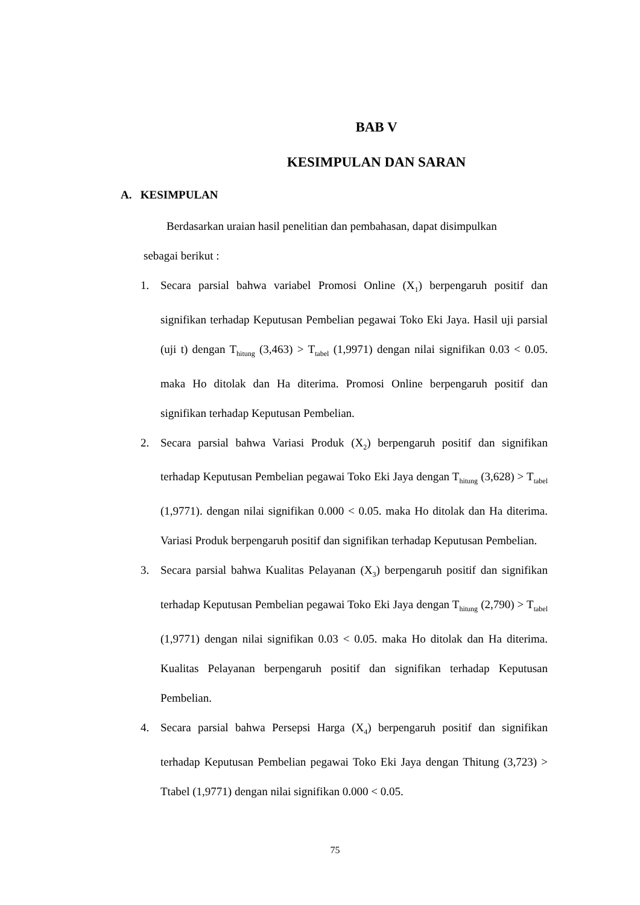BAB V
KESIMPULAN DAN SARAN
A. KESIMPULAN
Berdasarkan uraian hasil penelitian dan pembahasan, dapat disimpulkan
sebagai berikut :
1. Secara parsial bahwa variabel Promosi Online (X<sub>1</sub>) berpengaruh positif dan signifikan terhadap Keputusan Pembelian pegawai Toko Eki Jaya. Hasil uji parsial (uji t) dengan T<sub>hitung</sub> (3,463) > T<sub>tabel</sub> (1,9971) dengan nilai signifikan 0.03 < 0.05. maka Ho ditolak dan Ha diterima. Promosi Online berpengaruh positif dan signifikan terhadap Keputusan Pembelian.
2. Secara parsial bahwa Variasi Produk (X<sub>2</sub>) berpengaruh positif dan signifikan terhadap Keputusan Pembelian pegawai Toko Eki Jaya dengan T<sub>hitung</sub> (3,628) > T<sub>tabel</sub> (1,9771). dengan nilai signifikan 0.000 < 0.05. maka Ho ditolak dan Ha diterima. Variasi Produk berpengaruh positif dan signifikan terhadap Keputusan Pembelian.
3. Secara parsial bahwa Kualitas Pelayanan (X<sub>3</sub>) berpengaruh positif dan signifikan terhadap Keputusan Pembelian pegawai Toko Eki Jaya dengan T<sub>hitung</sub> (2,790) > T<sub>tabel</sub> (1,9771) dengan nilai signifikan 0.03 < 0.05. maka Ho ditolak dan Ha diterima. Kualitas Pelayanan berpengaruh positif dan signifikan terhadap Keputusan Pembelian.
4. Secara parsial bahwa Persepsi Harga (X<sub>4</sub>) berpengaruh positif dan signifikan terhadap Keputusan Pembelian pegawai Toko Eki Jaya dengan Thitung (3,723) > Ttabel (1,9771) dengan nilai signifikan 0.000 < 0.05.
75